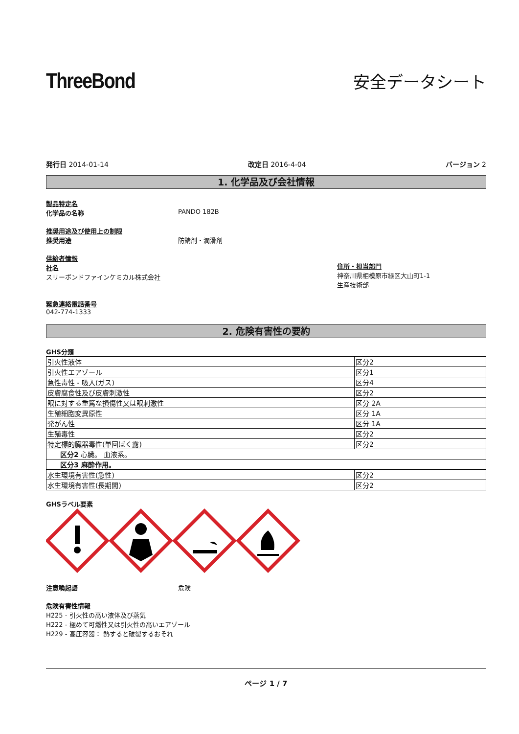ThreeBond
安全データシート
発行日 2014-01-14 改定日 2016-4-04 バージョン 2
1. 化学品及び会社情報
製品特定名
化学品の名称 PANDO 182B
推奨用途及び使用上の制限
推奨用途 防錆剤・潤滑剤
供給者情報
社名
スリーボンドファインケミカル株式会社
住所・担当部門
神奈川県相模原市緑区大山町1-1
生産技術部
緊急連絡電話番号
042-774-1333
2. 危険有害性の要約
GHS分類
| 引火性液体 | 区分2 |
| 引火性エアゾール | 区分1 |
| 急性毒性 - 吸入(ガス) | 区分4 |
| 皮膚腐食性及び皮膚刺激性 | 区分2 |
| 眼に対する重篤な損傷性又は眼刺激性 | 区分 2A |
| 生殖細胞変異原性 | 区分 1A |
| 発がん性 | 区分 1A |
| 生殖毒性 | 区分2 |
| 特定標的臓器毒性(単回ばく露) | 区分2 |
| 区分2 心臓。 血液系。 | |
| 区分3 麻酔作用。 | |
| 水生環境有害性(急性) | 区分2 |
| 水生環境有害性(長期間) | 区分2 |
GHSラベル要素
注意喚起語 危険
危険有害性情報
H225 - 引火性の高い液体及び蒸気
H222 - 極めて可燃性又は引火性の高いエアゾール
H229 - 高圧容器： 熱すると破裂するおそれ
ページ 1 / 7